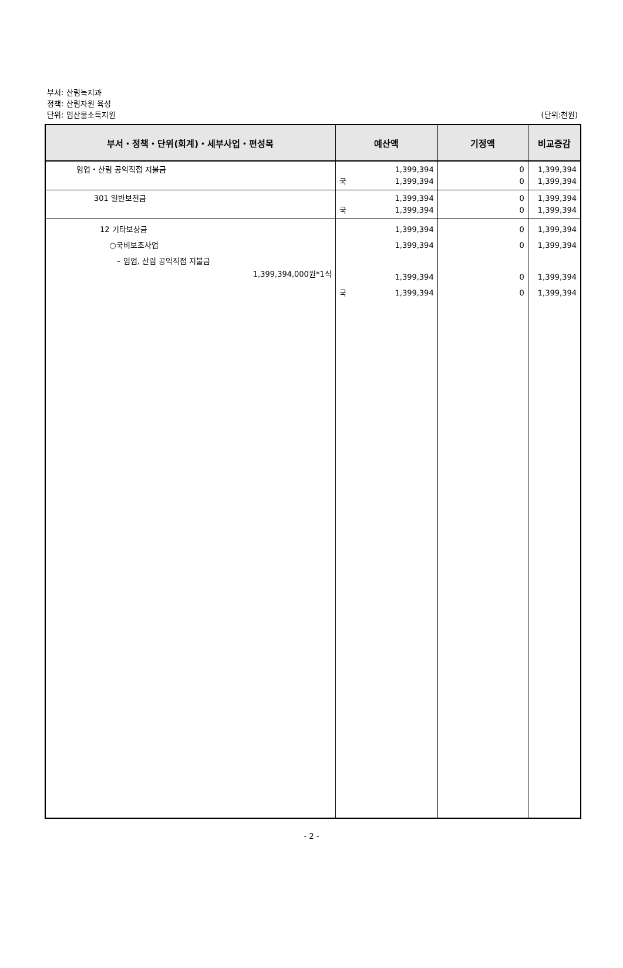부서: 산림녹지과
정책: 산림자원 육성
단위: 임산물소득지원 (단위:천원)
| 부서・정책・단위(회계)・세부사업・편성목 | | 예산액 | 기정액 | 비교증감 |
| --- | --- | --- | --- | --- |
| 임업・산림 공익직접 지불금 | | 1,399,394 국 1,399,394 | 0 0 | 1,399,394 1,399,394 |
| | 301 일반보전금 | 1,399,394 국 1,399,394 | 0 0 | 1,399,394 1,399,394 |
| | 12 기타보상금 ○국비보조사업 – 임업, 산림 공익직접 지불금 1,399,394,000원*1식 | 1,399,394 1,399,394 1,399,394 국 1,399,394 | 0 0 0 0 | 1,399,394 1,399,394 1,399,394 1,399,394 |
- 2 -